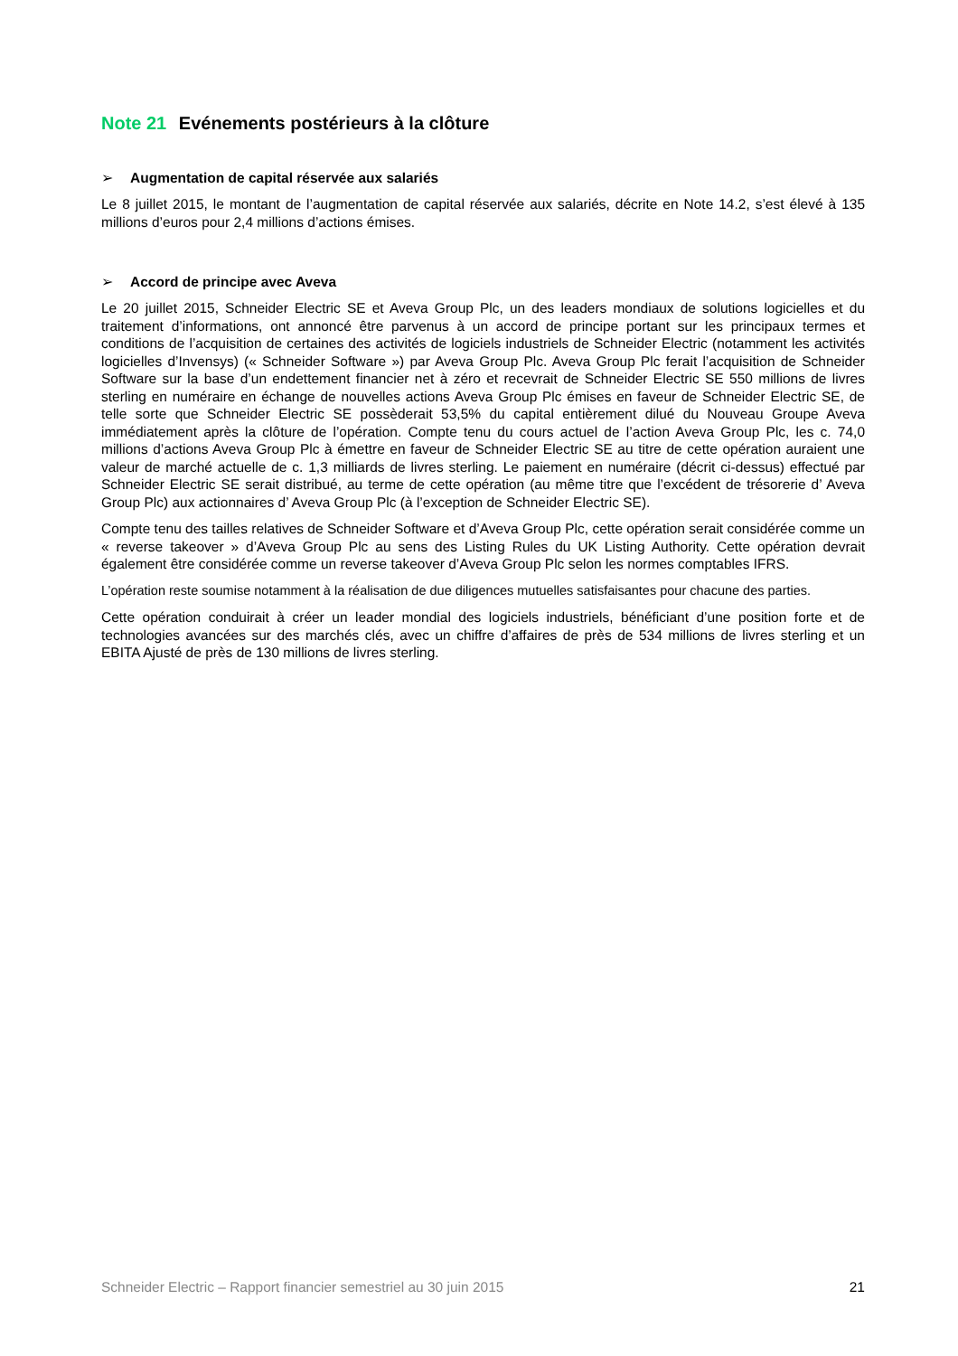Note 21 Evénements postérieurs à la clôture
➢ Augmentation de capital réservée aux salariés
Le 8 juillet 2015, le montant de l’augmentation de capital réservée aux salariés, décrite en Note 14.2, s’est élevé à 135 millions d’euros pour 2,4 millions d’actions émises.
➢ Accord de principe avec Aveva
Le 20 juillet 2015, Schneider Electric SE et Aveva Group Plc, un des leaders mondiaux de solutions logicielles et du traitement d’informations, ont annoncé être parvenus à un accord de principe portant sur les principaux termes et conditions de l’acquisition de certaines des activités de logiciels industriels de Schneider Electric (notamment les activités logicielles d’Invensys) (« Schneider Software ») par Aveva Group Plc. Aveva Group Plc ferait l’acquisition de Schneider Software sur la base d’un endettement financier net à zéro et recevrait de Schneider Electric SE 550 millions de livres sterling en numéraire en échange de nouvelles actions Aveva Group Plc émises en faveur de Schneider Electric SE, de telle sorte que Schneider Electric SE possèderait 53,5% du capital entièrement dilué du Nouveau Groupe Aveva immédiatement après la clôture de l’opération. Compte tenu du cours actuel de l’action Aveva Group Plc, les c. 74,0 millions d’actions Aveva Group Plc à émettre en faveur de Schneider Electric SE au titre de cette opération auraient une valeur de marché actuelle de c. 1,3 milliards de livres sterling. Le paiement en numéraire (décrit ci-dessus) effectué par Schneider Electric SE serait distribué, au terme de cette opération (au même titre que l’excédent de trésorerie d’ Aveva Group Plc) aux actionnaires d’ Aveva Group Plc (à l’exception de Schneider Electric SE).
Compte tenu des tailles relatives de Schneider Software et d’Aveva Group Plc, cette opération serait considérée comme un « reverse takeover » d’Aveva Group Plc au sens des Listing Rules du UK Listing Authority. Cette opération devrait également être considérée comme un reverse takeover d’Aveva Group Plc selon les normes comptables IFRS.
L’opération reste soumise notamment à la réalisation de due diligences mutuelles satisfaisantes pour chacune des parties.
Cette opération conduirait à créer un leader mondial des logiciels industriels, bénéficiant d’une position forte et de technologies avancées sur des marchés clés, avec un chiffre d’affaires de près de 534 millions de livres sterling et un EBITA Ajusté de près de 130 millions de livres sterling.
Schneider Electric – Rapport financier semestriel au 30 juin 2015 21